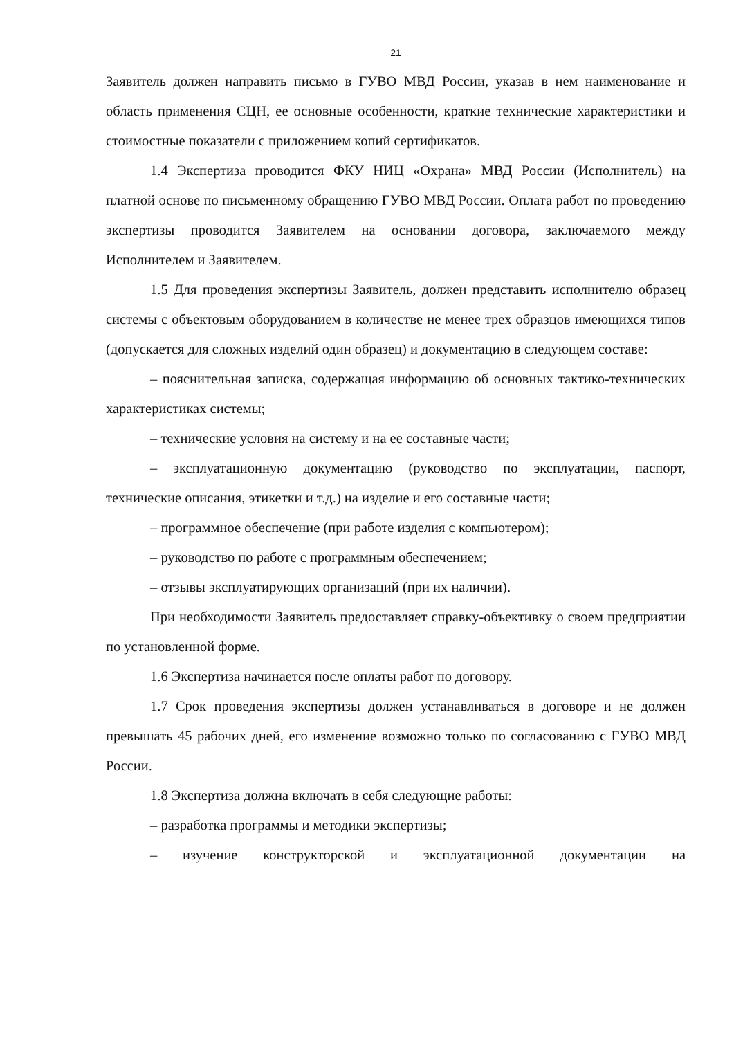21
Заявитель должен направить письмо в ГУВО МВД России, указав в нем наименование и область применения СЦН, ее основные особенности, краткие технические характеристики и стоимостные показатели с приложением копий сертификатов.
1.4 Экспертиза проводится ФКУ НИЦ «Охрана» МВД России (Исполнитель) на платной основе по письменному обращению ГУВО МВД России. Оплата работ по проведению экспертизы проводится Заявителем на основании договора, заключаемого между Исполнителем и Заявителем.
1.5 Для проведения экспертизы Заявитель, должен представить исполнителю образец системы с объектовым оборудованием в количестве не менее трех образцов имеющихся типов (допускается для сложных изделий один образец) и документацию в следующем составе:
– пояснительная записка, содержащая информацию об основных тактико-технических характеристиках системы;
– технические условия на систему и на ее составные части;
– эксплуатационную документацию (руководство по эксплуатации, паспорт, технические описания, этикетки и т.д.) на изделие и его составные части;
– программное обеспечение (при работе изделия с компьютером);
– руководство по работе с программным обеспечением;
– отзывы эксплуатирующих организаций (при их наличии).
При необходимости Заявитель предоставляет справку-объективку о своем предприятии по установленной форме.
1.6 Экспертиза начинается после оплаты работ по договору.
1.7 Срок проведения экспертизы должен устанавливаться в договоре и не должен превышать 45 рабочих дней, его изменение возможно только по согласованию с ГУВО МВД России.
1.8 Экспертиза должна включать в себя следующие работы:
– разработка программы и методики экспертизы;
– изучение конструкторской и эксплуатационной документации на